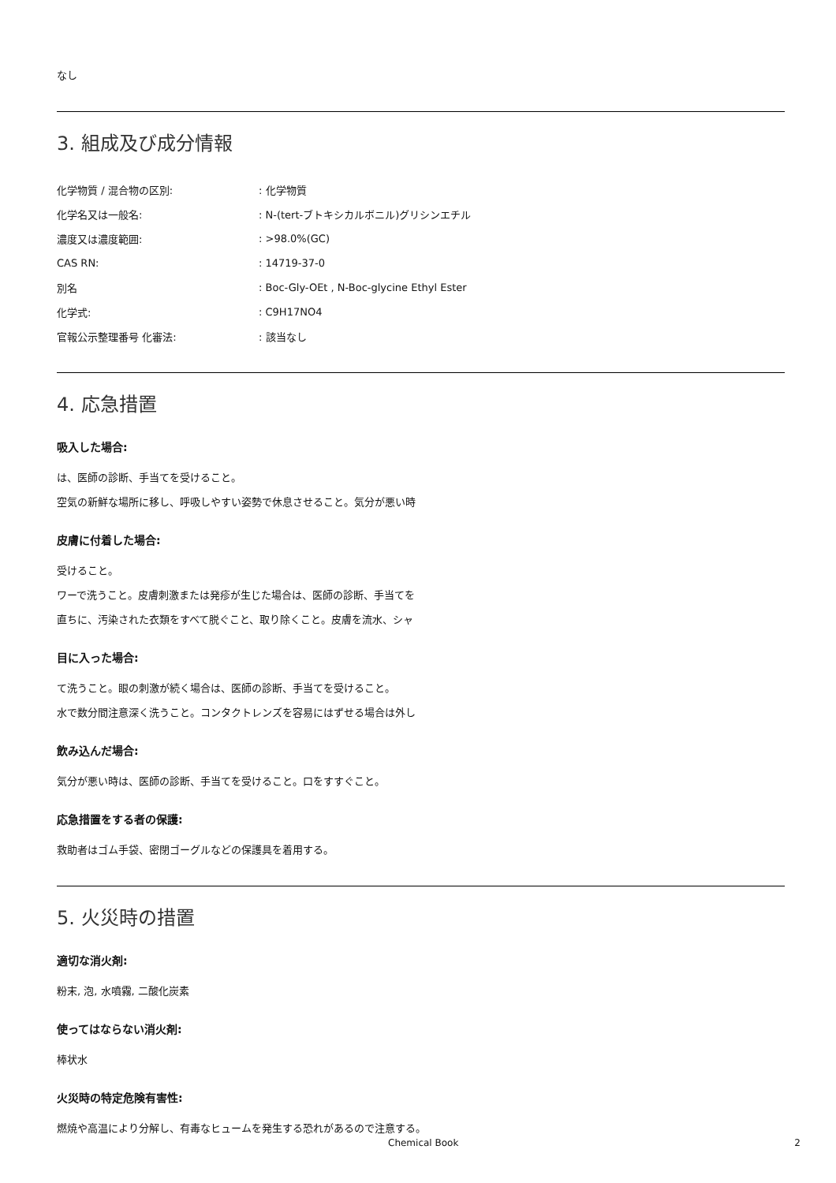なし
3. 組成及び成分情報
| 化学物質 / 混合物の区別: | : 化学物質 |
| 化学名又は一般名: | : N-(tert-ブトキシカルボニル)グリシンエチル |
| 濃度又は濃度範囲: | : >98.0%(GC) |
| CAS RN: | : 14719-37-0 |
| 別名 | : Boc-Gly-OEt , N-Boc-glycine Ethyl Ester |
| 化学式: | : C9H17NO4 |
| 官報公示整理番号 化審法: | : 該当なし |
4. 応急措置
吸入した場合:
は、医師の診断、手当てを受けること。
空気の新鮮な場所に移し、呼吸しやすい姿勢で休息させること。気分が悪い時
皮膚に付着した場合:
受けること。
ワーで洗うこと。皮膚刺激または発疹が生じた場合は、医師の診断、手当てを
直ちに、汚染された衣類をすべて脱ぐこと、取り除くこと。皮膚を流水、シャ
目に入った場合:
て洗うこと。眼の刺激が続く場合は、医師の診断、手当てを受けること。
水で数分間注意深く洗うこと。コンタクトレンズを容易にはずせる場合は外し
飲み込んだ場合:
気分が悪い時は、医師の診断、手当てを受けること。口をすすぐこと。
応急措置をする者の保護:
救助者はゴム手袋、密閉ゴーグルなどの保護具を着用する。
5. 火災時の措置
適切な消火剤:
粉末, 泡, 水噴霧, 二酸化炭素
使ってはならない消火剤:
棒状水
火災時の特定危険有害性:
燃焼や高温により分解し、有毒なヒュームを発生する恐れがあるので注意する。
Chemical Book 2